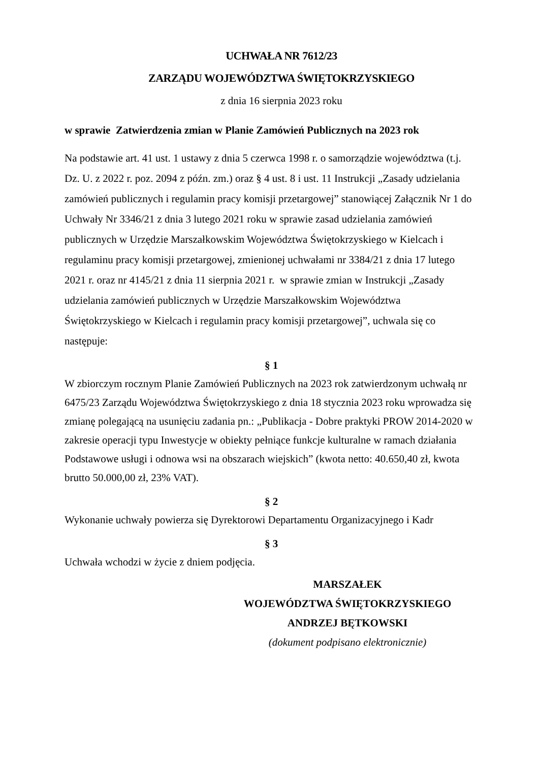UCHWAŁA NR 7612/23
ZARZĄDU WOJEWÓDZTWA ŚWIĘTOKRZYSKIEGO
z dnia 16 sierpnia 2023 roku
w sprawie Zatwierdzenia zmian w Planie Zamówień Publicznych na 2023 rok
Na podstawie art. 41 ust. 1 ustawy z dnia 5 czerwca 1998 r. o samorządzie województwa (t.j. Dz. U. z 2022 r. poz. 2094 z późn. zm.) oraz § 4 ust. 8 i ust. 11 Instrukcji „Zasady udzielania zamówień publicznych i regulamin pracy komisji przetargowej” stanowiącej Załącznik Nr 1 do Uchwały Nr 3346/21 z dnia 3 lutego 2021 roku w sprawie zasad udzielania zamówień publicznych w Urzędzie Marszałkowskim Województwa Świętokrzyskiego w Kielcach i regulaminu pracy komisji przetargowej, zmienionej uchwałami nr 3384/21 z dnia 17 lutego 2021 r. oraz nr 4145/21 z dnia 11 sierpnia 2021 r. w sprawie zmian w Instrukcji „Zasady udzielania zamówień publicznych w Urzędzie Marszałkowskim Województwa Świętokrzyskiego w Kielcach i regulamin pracy komisji przetargowej”, uchwala się co następuje:
§ 1
W zbiorczym rocznym Planie Zamówień Publicznych na 2023 rok zatwierdzonym uchwałą nr 6475/23 Zarządu Województwa Świętokrzyskiego z dnia 18 stycznia 2023 roku wprowadza się zmianę polegającą na usunięciu zadania pn.: „Publikacja - Dobre praktyki PROW 2014-2020 w zakresie operacji typu Inwestycje w obiekty pełniące funkcje kulturalne w ramach działania Podstawowe usługi i odnowa wsi na obszarach wiejskich” (kwota netto: 40.650,40 zł, kwota brutto 50.000,00 zł, 23% VAT).
§ 2
Wykonanie uchwały powierza się Dyrektorowi Departamentu Organizacyjnego i Kadr
§ 3
Uchwała wchodzi w życie z dniem podjęcia.
MARSZAŁEK
WOJEWÓDZTWA ŚWIĘTOKRZYSKIEGO
ANDRZEJ BĘTKOWSKI
(dokument podpisano elektronicznie)